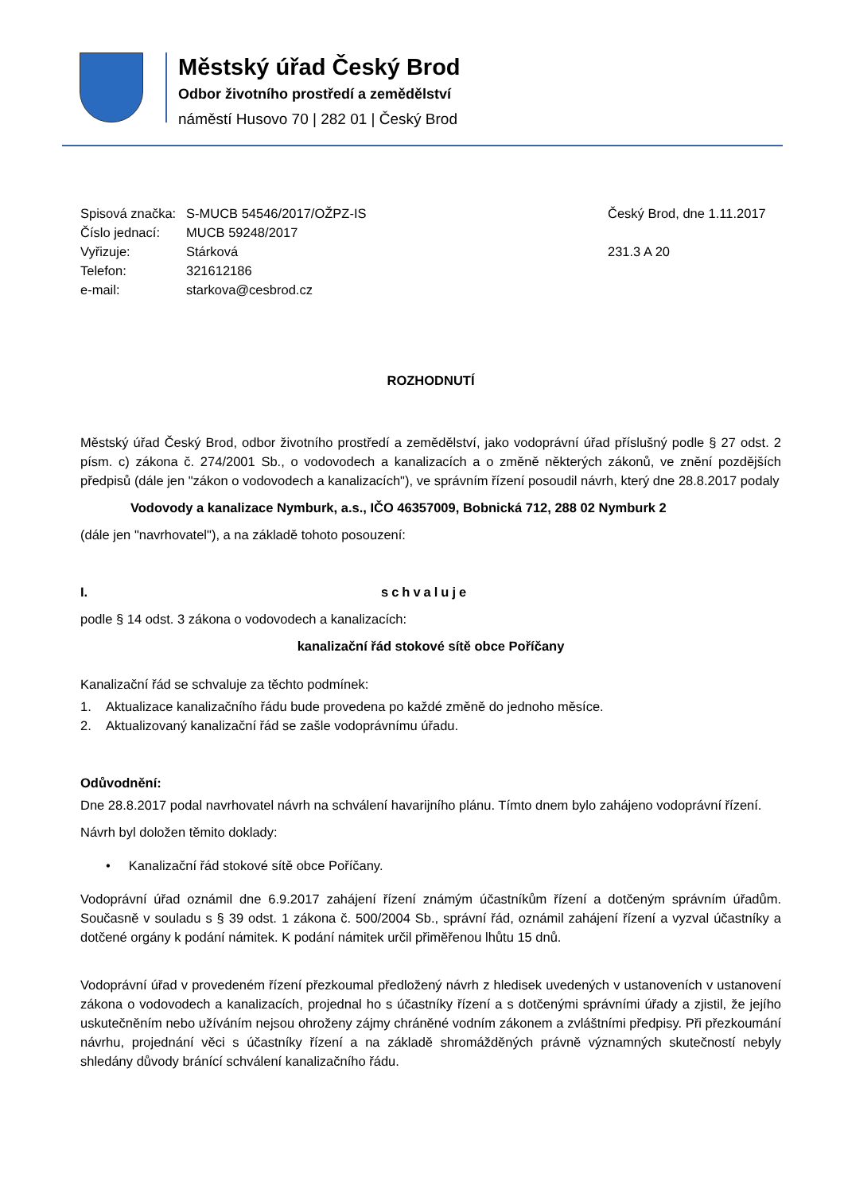Městský úřad Český Brod
Odbor životního prostředí a zemědělství
náměstí Husovo 70 | 282 01 | Český Brod
Spisová značka:
S-MUCB 54546/2017/OŽPZ-IS Český Brod, dne 1.11.2017
Číslo jednací:
MUCB 59248/2017
Vyřizuje: Stárková 231.3 A 20
Telefon: 321612186
e-mail: starkova@cesbrod.cz
ROZHODNUTÍ
Městský úřad Český Brod, odbor životního prostředí a zemědělství, jako vodoprávní úřad příslušný podle § 27 odst. 2 písm. c) zákona č. 274/2001 Sb., o vodovodech a kanalizacích a o změně některých zákonů, ve znění pozdějších předpisů (dále jen "zákon o vodovodech a kanalizacích"), ve správním řízení posoudil návrh, který dne 28.8.2017 podaly
Vodovody a kanalizace Nymburk, a.s., IČO 46357009, Bobnická 712, 288 02 Nymburk 2
(dále jen "navrhovatel"), a na základě tohoto posouzení:
I. schvaluje
podle § 14 odst. 3 zákona o vodovodech a kanalizacích:
kanalizační řád stokové sítě obce Poříčany
Kanalizační řád se schvaluje za těchto podmínek:
1. Aktualizace kanalizačního řádu bude provedena po každé změně do jednoho měsíce.
2. Aktualizovaný kanalizační řád se zašle vodoprávnímu úřadu.
Odůvodnění:
Dne 28.8.2017 podal navrhovatel návrh na schválení havarijního plánu. Tímto dnem bylo zahájeno vodoprávní řízení.
Návrh byl doložen těmito doklady:
• Kanalizační řád stokové sítě obce Poříčany.
Vodoprávní úřad oznámil dne 6.9.2017 zahájení řízení známým účastníkům řízení a dotčeným správním úřadům. Současně v souladu s § 39 odst. 1 zákona č. 500/2004 Sb., správní řád, oznámil zahájení řízení a vyzval účastníky a dotčené orgány k podání námitek. K podání námitek určil přiměřenou lhůtu 15 dnů.
Vodoprávní úřad v provedeném řízení přezkoumal předložený návrh z hledisek uvedených v ustanoveních v ustanovení zákona o vodovodech a kanalizacích, projednal ho s účastníky řízení a s dotčenými správními úřady a zjistil, že jejího uskutečněním nebo užíváním nejsou ohroženy zájmy chráněné vodním zákonem a zvláštními předpisy. Při přezkoumání návrhu, projednání věci s účastníky řízení a na základě shromážděných právně významných skutečností nebyly shledány důvody bránící schválení kanalizačního řádu.